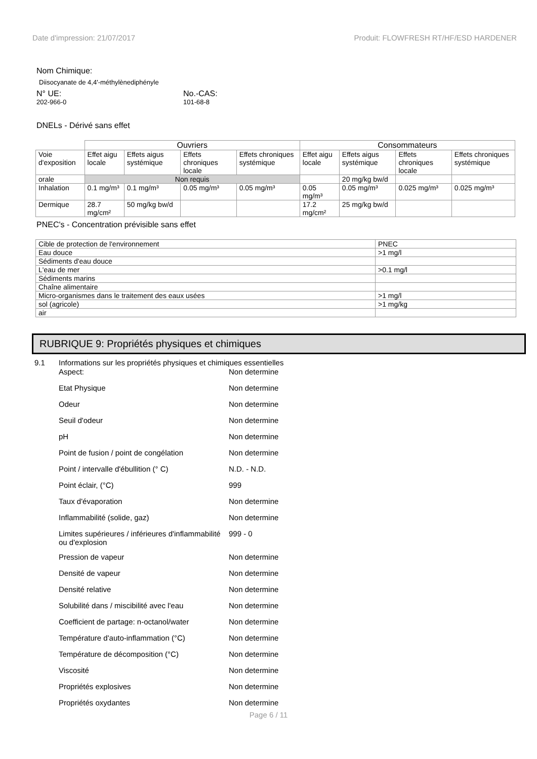Date d'impression: 21/07/2017 Produit: FLOWFRESH RT/HF/ESD HARDENER
Nom Chimique:
Diisocyanate de 4,4'-méthylènediphényle
N° UE:
202-966-0
No.-CAS:
101-68-8
DNELs - Dérivé sans effet
| | Ouvriers | | | | Consommateurs | | | |
| --- | --- | --- | --- | --- | --- | --- | --- | --- |
| Voie d'exposition | Effet aigu locale | Effets aigus systémique | Effets chroniques locale | Effets chroniques systémique | Effet aigu locale | Effets aigus systémique | Effets chroniques locale | Effets chroniques systémique |
| orale | Non requis | | | | | 20 mg/kg bw/d | | |
| Inhalation | 0.1 mg/m³ | 0.1 mg/m³ | 0.05 mg/m³ | 0.05 mg/m³ | 0.05 mg/m³ | 0.05 mg/m³ | 0.025 mg/m³ | 0.025 mg/m³ |
| Dermique | 28.7 mg/cm² | 50 mg/kg bw/d | | | 17.2 mg/cm² | 25 mg/kg bw/d | | |
PNEC's - Concentration prévisible sans effet
| Cible de protection de l'environnement | PNEC |
| Eau douce | >1 mg/l |
| Sédiments d'eau douce | |
| L'eau de mer | >0.1 mg/l |
| Sédiments marins | |
| Chaîne alimentaire | |
| Micro-organismes dans le traitement des eaux usées | >1 mg/l |
| sol (agricole) | >1 mg/kg |
| air | |
RUBRIQUE 9: Propriétés physiques et chimiques
| 9.1 | Informations sur les propriétés physiques et chimiques essentielles | |
| | Aspect: | Non determine |
| | Etat Physique | Non determine |
| | Odeur | Non determine |
| | Seuil d'odeur | Non determine |
| | pH | Non determine |
| | Point de fusion / point de congélation | Non determine |
| | Point / intervalle d'ébullition (° C) | N.D. - N.D. |
| | Point éclair, (°C) | 999 |
| | Taux d'évaporation | Non determine |
| | Inflammabilité (solide, gaz) | Non determine |
| | Limites supérieures / inférieures d'inflammabilité ou d'explosion | 999 - 0 |
| | Pression de vapeur | Non determine |
| | Densité de vapeur | Non determine |
| | Densité relative | Non determine |
| | Solubilité dans / miscibilité avec l'eau | Non determine |
| | Coefficient de partage: n-octanol/water | Non determine |
| | Température d'auto-inflammation (°C) | Non determine |
| | Température de décomposition (°C) | Non determine |
| | Viscosité | Non determine |
| | Propriétés explosives | Non determine |
| | Propriétés oxydantes | Non determine |
Page 6 / 11